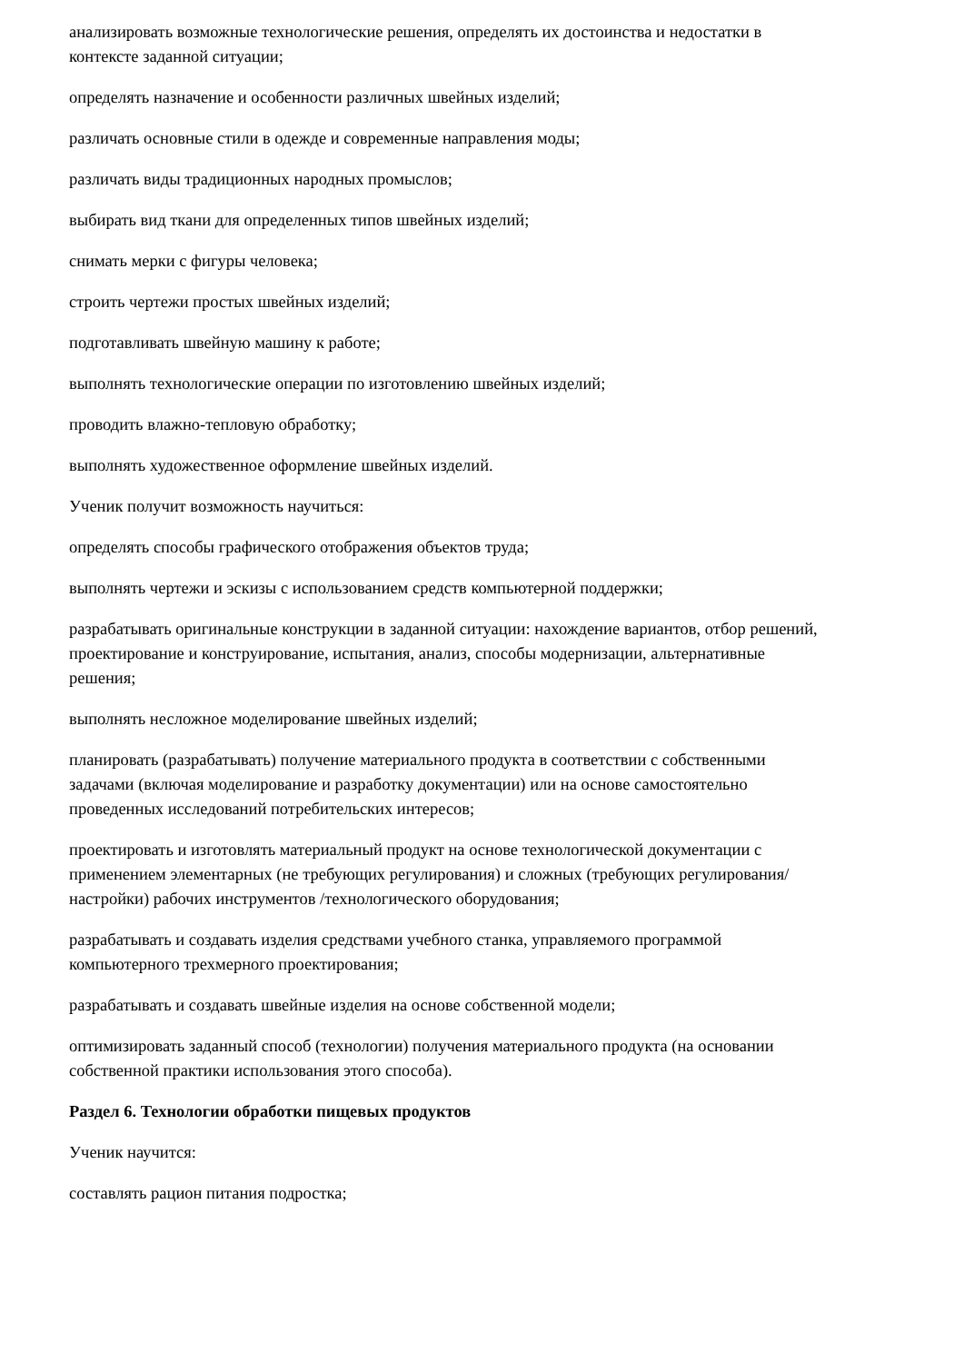анализировать возможные технологические решения, определять их достоинства и недостатки в контексте заданной ситуации;
определять назначение и особенности различных швейных изделий;
различать основные стили в одежде и современные направления моды;
различать виды традиционных народных промыслов;
выбирать вид ткани для определенных типов швейных изделий;
снимать мерки с фигуры человека;
строить чертежи простых швейных изделий;
подготавливать швейную машину к работе;
выполнять технологические операции по изготовлению швейных изделий;
проводить влажно-тепловую обработку;
выполнять художественное оформление швейных изделий.
Ученик получит возможность научиться:
определять способы графического отображения объектов труда;
выполнять чертежи и эскизы с использованием средств компьютерной поддержки;
разрабатывать оригинальные конструкции в заданной ситуации: нахождение вариантов, отбор решений, проектирование и конструирование, испытания, анализ, способы модернизации, альтернативные решения;
выполнять несложное моделирование швейных изделий;
планировать (разрабатывать) получение материального продукта в соответствии с собственными задачами (включая моделирование и разработку документации) или на основе самостоятельно проведенных исследований потребительских интересов;
проектировать и изготовлять материальный продукт на основе технологической документации с применением элементарных (не требующих регулирования) и сложных (требующих регулирования/настройки) рабочих инструментов /технологического оборудования;
разрабатывать и создавать изделия средствами учебного станка, управляемого программой компьютерного трехмерного проектирования;
разрабатывать и создавать швейные изделия на основе собственной модели;
оптимизировать заданный способ (технологии) получения материального продукта (на основании собственной практики использования этого способа).
Раздел 6. Технологии обработки пищевых продуктов
Ученик научится:
составлять рацион питания подростка;